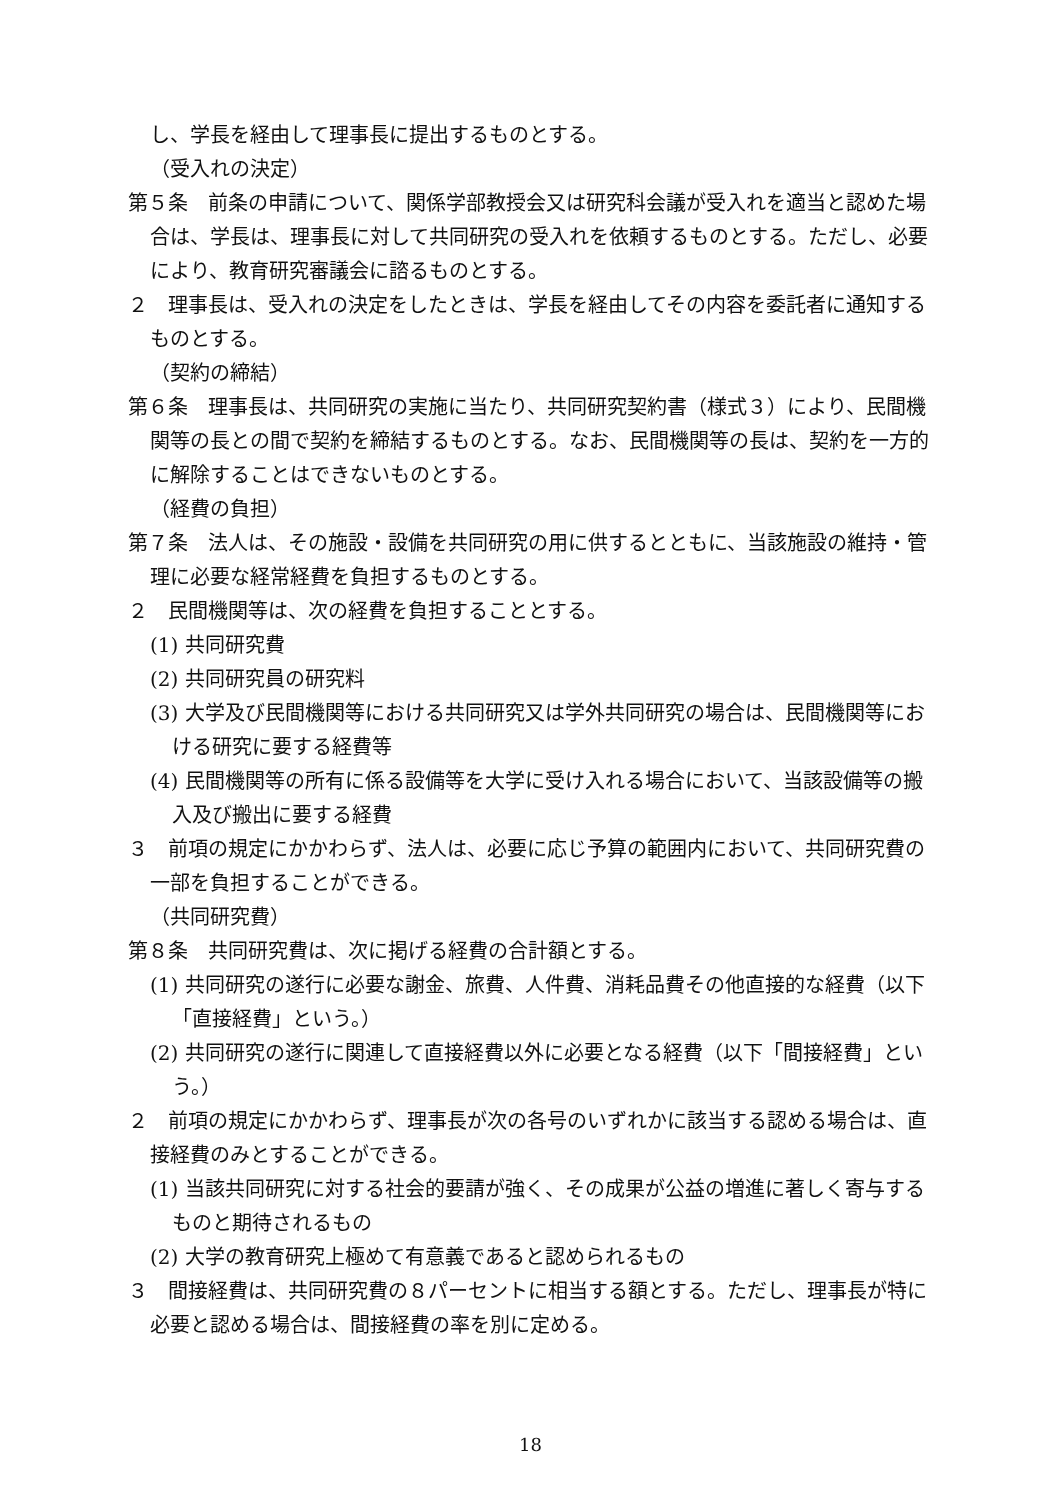し、学長を経由して理事長に提出するものとする。
（受入れの決定）
第５条　前条の申請について、関係学部教授会又は研究科会議が受入れを適当と認めた場合は、学長は、理事長に対して共同研究の受入れを依頼するものとする。ただし、必要により、教育研究審議会に諮るものとする。
２　理事長は、受入れの決定をしたときは、学長を経由してその内容を委託者に通知するものとする。
（契約の締結）
第６条　理事長は、共同研究の実施に当たり、共同研究契約書（様式３）により、民間機関等の長との間で契約を締結するものとする。なお、民間機関等の長は、契約を一方的に解除することはできないものとする。
（経費の負担）
第７条　法人は、その施設・設備を共同研究の用に供するとともに、当該施設の維持・管理に必要な経常経費を負担するものとする。
２　民間機関等は、次の経費を負担することとする。
(1) 共同研究費
(2) 共同研究員の研究料
(3) 大学及び民間機関等における共同研究又は学外共同研究の場合は、民間機関等における研究に要する経費等
(4) 民間機関等の所有に係る設備等を大学に受け入れる場合において、当該設備等の搬入及び搬出に要する経費
３　前項の規定にかかわらず、法人は、必要に応じ予算の範囲内において、共同研究費の一部を負担することができる。
（共同研究費）
第８条　共同研究費は、次に掲げる経費の合計額とする。
(1) 共同研究の遂行に必要な謝金、旅費、人件費、消耗品費その他直接的な経費（以下「直接経費」という。）
(2) 共同研究の遂行に関連して直接経費以外に必要となる経費（以下「間接経費」という。）
２　前項の規定にかかわらず、理事長が次の各号のいずれかに該当する認める場合は、直接経費のみとすることができる。
(1) 当該共同研究に対する社会的要請が強く、その成果が公益の増進に著しく寄与するものと期待されるもの
(2) 大学の教育研究上極めて有意義であると認められるもの
３　間接経費は、共同研究費の８パーセントに相当する額とする。ただし、理事長が特に必要と認める場合は、間接経費の率を別に定める。
18